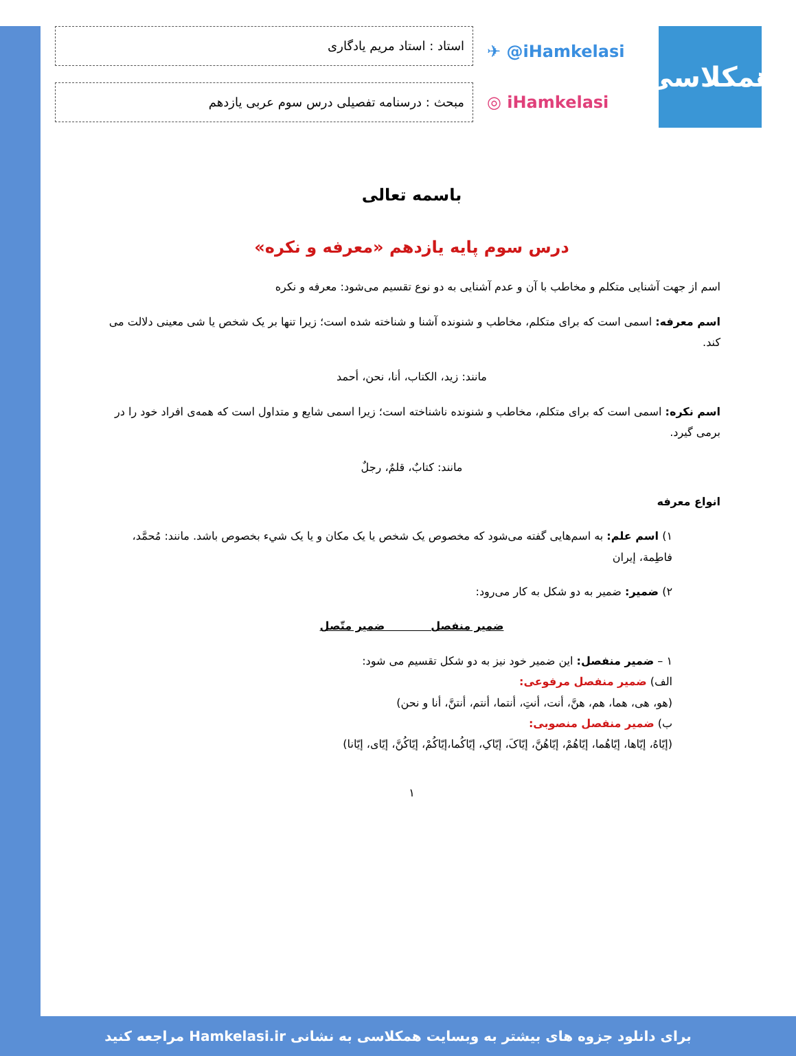همکلاسی
✈ @iHamkelasi
◎ iHamkelasi
استاد : استاد مریم یادگاری
مبحث : درسنامه تفصیلی درس سوم عربی یازدهم
باسمه تعالی
درس سوم پایه یازدهم «معرفه و نکره»
اسم از جهت آشنایی متکلم و مخاطب با آن و عدم آشنایی به دو نوع تقسیم می‌شود: معرفه و نکره
اسم معرفه: اسمی است که برای متکلم، مخاطب و شنونده آشنا و شناخته شده است؛ زیرا تنها بر یک شخص یا شی معینی دلالت می کند.
مانند: زید، الکتاب، أنا، نحن، أحمد
اسم نکره: اسمی است که برای متکلم، مخاطب و شنونده ناشناخته است؛ زیرا اسمی شایع و متداول است که همه‌ی افراد خود را در برمی گیرد.
مانند: کتابٌ، قلمٌ، رجلٌ
انواع معرفه
۱) اسم علم: به اسم‌هایی گفته می‌شود که مخصوص یک شخص یا یک مکان و یا یک شيء بخصوص باشد. مانند: مُحمَّد، فاطِمة، إیران
۲) ضمیر: ضمیر به دو شکل به کار می‌رود:
ضمیر منفصل ضمیر متّصل
۱ – ضمیر منفصل: این ضمیر خود نیز به دو شکل تقسیم می شود:
الف) ضمیر منفصل مرفوعی:
(هو، هی، هما، هم، هنَّ، أنت، أنتِ، أنتما، أنتم، أنتنَّ، أنا و نحن)
ب) ضمیر منفصل منصوبی:
(إیّاهُ، إیّاها، إیّاهُما، إیّاهُمْ، إیّاهُنَّ، إیّاکَ، إیّاکِ، إیّاکُما،إیّاکُمْ، إیّاکُنَّ، إیّای، إیّانا)
۱
برای دانلود جزوه های بیشتر به وبسایت همکلاسی به نشانی Hamkelasi.ir مراجعه کنید